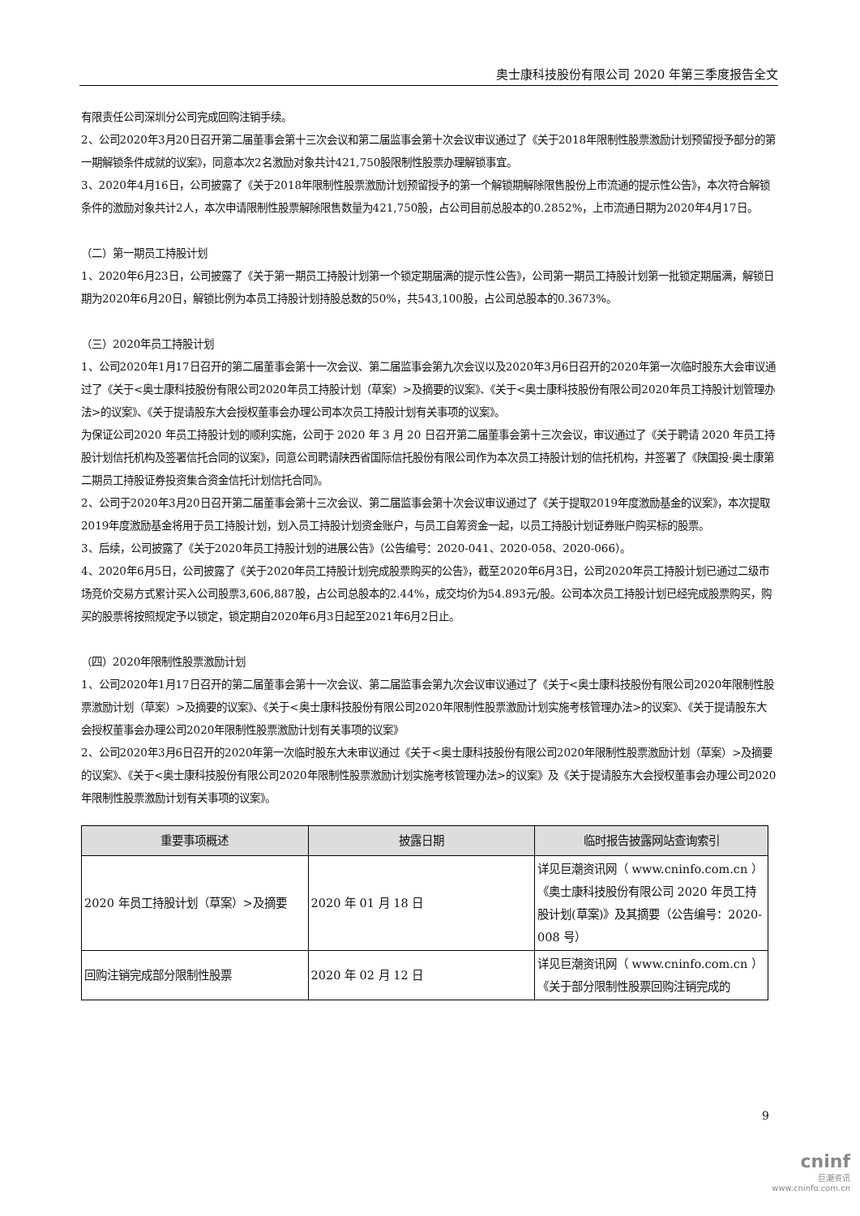奥士康科技股份有限公司 2020 年第三季度报告全文
有限责任公司深圳分公司完成回购注销手续。
2、公司2020年3月20日召开第二届董事会第十三次会议和第二届监事会第十次会议审议通过了《关于2018年限制性股票激励计划预留授予部分的第一期解锁条件成就的议案》，同意本次2名激励对象共计421,750股限制性股票办理解锁事宜。
3、2020年4月16日，公司披露了《关于2018年限制性股票激励计划预留授予的第一个解锁期解除限售股份上市流通的提示性公告》，本次符合解锁条件的激励对象共计2人，本次申请限制性股票解除限售数量为421,750股，占公司目前总股本的0.2852%，上市流通日期为2020年4月17日。
（二）第一期员工持股计划
1、2020年6月23日，公司披露了《关于第一期员工持股计划第一个锁定期届满的提示性公告》，公司第一期员工持股计划第一批锁定期届满，解锁日期为2020年6月20日，解锁比例为本员工持股计划持股总数的50%，共543,100股，占公司总股本的0.3673%。
（三）2020年员工持股计划
1、公司2020年1月17日召开的第二届董事会第十一次会议、第二届监事会第九次会议以及2020年3月6日召开的2020年第一次临时股东大会审议通过了《关于<奥士康科技股份有限公司2020年员工持股计划（草案）>及摘要的议案》、《关于<奥士康科技股份有限公司2020年员工持股计划管理办法>的议案》、《关于提请股东大会授权董事会办理公司本次员工持股计划有关事项的议案》。
为保证公司2020 年员工持股计划的顺利实施，公司于 2020 年 3 月 20 日召开第二届董事会第十三次会议，审议通过了《关于聘请 2020 年员工持股计划信托机构及签署信托合同的议案》，同意公司聘请陕西省国际信托股份有限公司作为本次员工持股计划的信托机构，并签署了《陕国投·奥士康第二期员工持股证券投资集合资金信托计划信托合同》。
2、公司于2020年3月20日召开第二届董事会第十三次会议、第二届监事会第十次会议审议通过了《关于提取2019年度激励基金的议案》，本次提取2019年度激励基金将用于员工持股计划，划入员工持股计划资金账户，与员工自筹资金一起，以员工持股计划证券账户购买标的股票。
3、后续，公司披露了《关于2020年员工持股计划的进展公告》（公告编号：2020-041、2020-058、2020-066）。
4、2020年6月5日，公司披露了《关于2020年员工持股计划完成股票购买的公告》，截至2020年6月3日，公司2020年员工持股计划已通过二级市场竞价交易方式累计买入公司股票3,606,887股，占公司总股本的2.44%，成交均价为54.893元/股。公司本次员工持股计划已经完成股票购买，购买的股票将按照规定予以锁定，锁定期自2020年6月3日起至2021年6月2日止。
（四）2020年限制性股票激励计划
1、公司2020年1月17日召开的第二届董事会第十一次会议、第二届监事会第九次会议审议通过了《关于<奥士康科技股份有限公司2020年限制性股票激励计划（草案）>及摘要的议案》、《关于<奥士康科技股份有限公司2020年限制性股票激励计划实施考核管理办法>的议案》、《关于提请股东大会授权董事会办理公司2020年限制性股票激励计划有关事项的议案》
2、公司2020年3月6日召开的2020年第一次临时股东大未审议通过《关于<奥士康科技股份有限公司2020年限制性股票激励计划（草案）>及摘要的议案》、《关于<奥士康科技股份有限公司2020年限制性股票激励计划实施考核管理办法>的议案》及《关于提请股东大会授权董事会办理公司2020年限制性股票激励计划有关事项的议案》。
| 重要事项概述 | 披露日期 | 临时报告披露网站查询索引 |
| --- | --- | --- |
| 2020 年员工持股计划（草案）>及摘要 | 2020 年 01 月 18 日 | 详见巨潮资讯网（ www.cninfo.com.cn ）《奥士康科技股份有限公司 2020 年员工持股计划(草案)》及其摘要（公告编号：2020-008 号） |
| 回购注销完成部分限制性股票 | 2020 年 02 月 12 日 | 详见巨潮资讯网（ www.cninfo.com.cn ）《关于部分限制性股票回购注销完成的 |
9
cninf
巨潮资讯
www.cninfo.com.cn